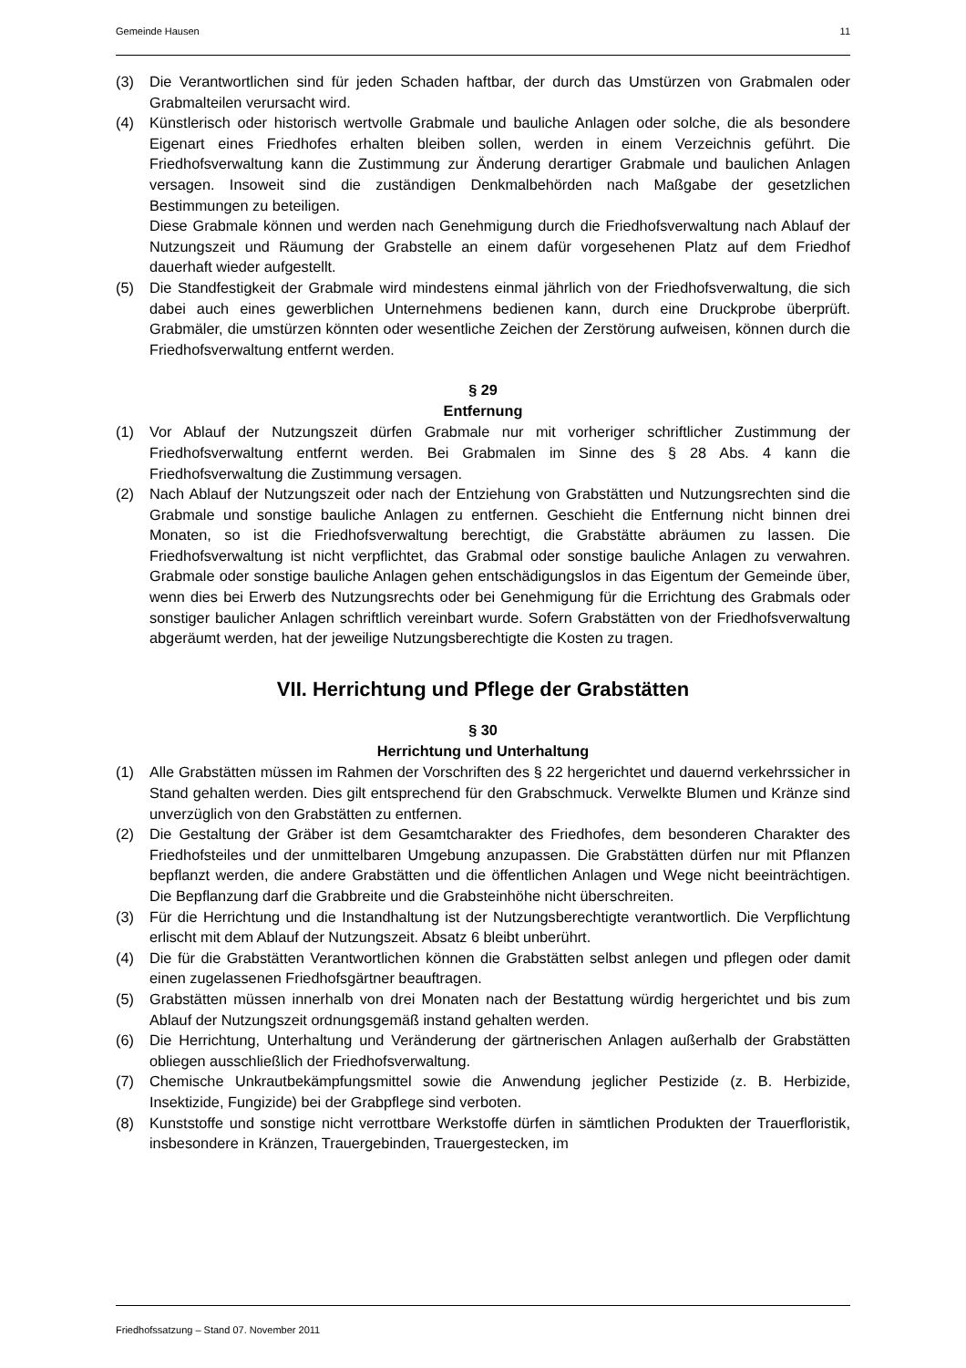Gemeinde Hausen 11
(3) Die Verantwortlichen sind für jeden Schaden haftbar, der durch das Umstürzen von Grabmalen oder Grabmalteilen verursacht wird.
(4) Künstlerisch oder historisch wertvolle Grabmale und bauliche Anlagen oder solche, die als besondere Eigenart eines Friedhofes erhalten bleiben sollen, werden in einem Verzeichnis geführt. Die Friedhofsverwaltung kann die Zustimmung zur Änderung derartiger Grabmale und baulichen Anlagen versagen. Insoweit sind die zuständigen Denkmalbehörden nach Maßgabe der gesetzlichen Bestimmungen zu beteiligen.
Diese Grabmale können und werden nach Genehmigung durch die Friedhofsverwaltung nach Ablauf der Nutzungszeit und Räumung der Grabstelle an einem dafür vorgesehenen Platz auf dem Friedhof dauerhaft wieder aufgestellt.
(5) Die Standfestigkeit der Grabmale wird mindestens einmal jährlich von der Friedhofsverwaltung, die sich dabei auch eines gewerblichen Unternehmens bedienen kann, durch eine Druckprobe überprüft. Grabmäler, die umstürzen könnten oder wesentliche Zeichen der Zerstörung aufweisen, können durch die Friedhofsverwaltung entfernt werden.
§ 29
Entfernung
(1) Vor Ablauf der Nutzungszeit dürfen Grabmale nur mit vorheriger schriftlicher Zustimmung der Friedhofsverwaltung entfernt werden. Bei Grabmalen im Sinne des § 28 Abs. 4 kann die Friedhofsverwaltung die Zustimmung versagen.
(2) Nach Ablauf der Nutzungszeit oder nach der Entziehung von Grabstätten und Nutzungsrechten sind die Grabmale und sonstige bauliche Anlagen zu entfernen. Geschieht die Entfernung nicht binnen drei Monaten, so ist die Friedhofsverwaltung berechtigt, die Grabstätte abräumen zu lassen. Die Friedhofsverwaltung ist nicht verpflichtet, das Grabmal oder sonstige bauliche Anlagen zu verwahren. Grabmale oder sonstige bauliche Anlagen gehen entschädigungslos in das Eigentum der Gemeinde über, wenn dies bei Erwerb des Nutzungsrechts oder bei Genehmigung für die Errichtung des Grabmals oder sonstiger baulicher Anlagen schriftlich vereinbart wurde. Sofern Grabstätten von der Friedhofsverwaltung abgeräumt werden, hat der jeweilige Nutzungsberechtigte die Kosten zu tragen.
VII. Herrichtung und Pflege der Grabstätten
§ 30
Herrichtung und Unterhaltung
(1) Alle Grabstätten müssen im Rahmen der Vorschriften des § 22 hergerichtet und dauernd verkehrssicher in Stand gehalten werden. Dies gilt entsprechend für den Grabschmuck. Verwelkte Blumen und Kränze sind unverzüglich von den Grabstätten zu entfernen.
(2) Die Gestaltung der Gräber ist dem Gesamtcharakter des Friedhofes, dem besonderen Charakter des Friedhofsteiles und der unmittelbaren Umgebung anzupassen. Die Grabstätten dürfen nur mit Pflanzen bepflanzt werden, die andere Grabstätten und die öffentlichen Anlagen und Wege nicht beeinträchtigen. Die Bepflanzung darf die Grabbreite und die Grabsteinhöhe nicht überschreiten.
(3) Für die Herrichtung und die Instandhaltung ist der Nutzungsberechtigte verantwortlich. Die Verpflichtung erlischt mit dem Ablauf der Nutzungszeit. Absatz 6 bleibt unberührt.
(4) Die für die Grabstätten Verantwortlichen können die Grabstätten selbst anlegen und pflegen oder damit einen zugelassenen Friedhofsgärtner beauftragen.
(5) Grabstätten müssen innerhalb von drei Monaten nach der Bestattung würdig hergerichtet und bis zum Ablauf der Nutzungszeit ordnungsgemäß instand gehalten werden.
(6) Die Herrichtung, Unterhaltung und Veränderung der gärtnerischen Anlagen außerhalb der Grabstätten obliegen ausschließlich der Friedhofsverwaltung.
(7) Chemische Unkrautbekämpfungsmittel sowie die Anwendung jeglicher Pestizide (z. B. Herbizide, Insektizide, Fungizide) bei der Grabpflege sind verboten.
(8) Kunststoffe und sonstige nicht verrottbare Werkstoffe dürfen in sämtlichen Produkten der Trauerfloristik, insbesondere in Kränzen, Trauergebinden, Trauergestecken, im
Friedhofssatzung – Stand 07. November 2011